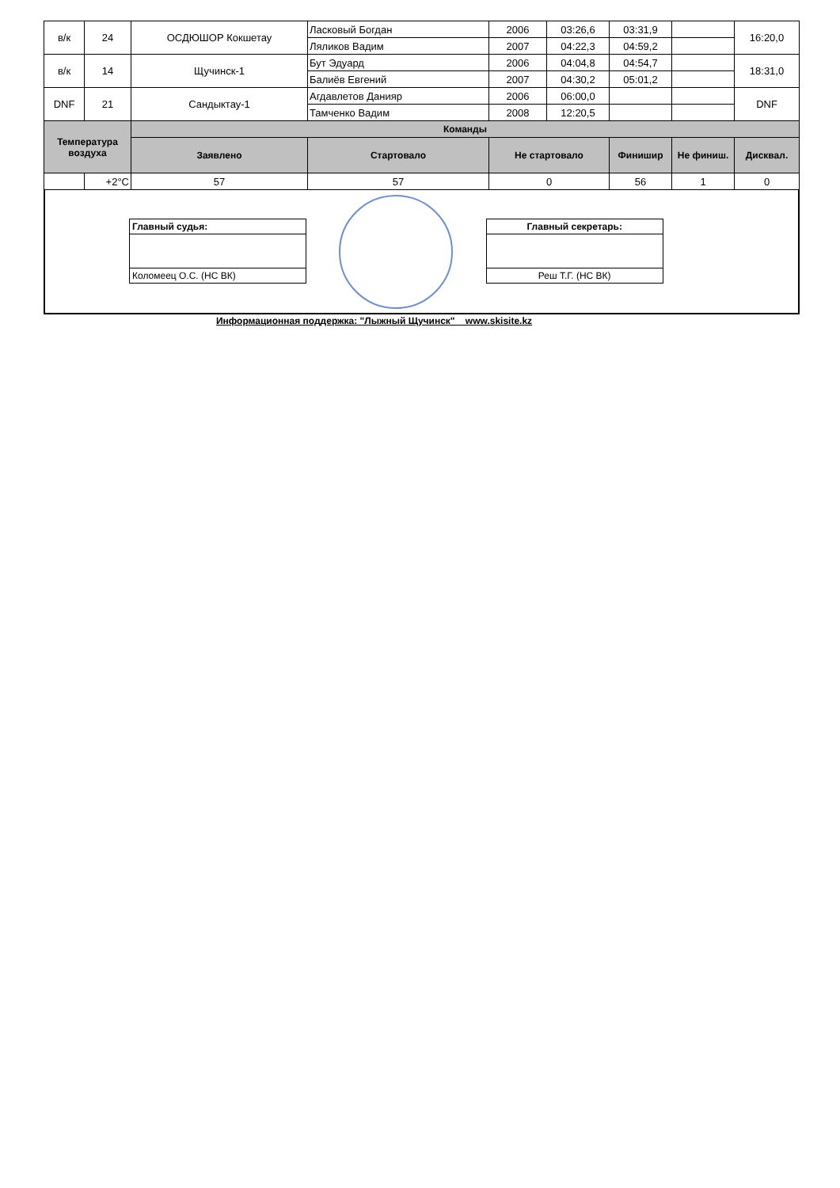| в/к | 24 | ОСДЮШОР Кокшетау | Ласковый Богдан | 2006 | 03:26,6 | 03:31,9 | | 16:20,0 |
| | | | Ляликов Вадим | 2007 | 04:22,3 | 04:59,2 | | |
| в/к | 14 | Щучинск-1 | Бут Эдуард | 2006 | 04:04,8 | 04:54,7 | | 18:31,0 |
| | | | Балиёв Евгений | 2007 | 04:30,2 | 05:01,2 | | |
| DNF | 21 | Сандыктау-1 | Агдавлетов Данияр | 2006 | 06:00,0 | | | DNF |
| | | | Тамченко Вадим | 2008 | 12:20,5 | | | |
| Температура воздуха | | Команды | | | | | | |
| | | Заявлено | Стартовало | Не стартовало | | Финишир | Не финиш. | Дисквал. |
| | +2°C | 57 | 57 | 0 | | 56 | 1 | 0 |
Главный судья:
Коломеец О.С. (НС ВК)
Главный секретарь:
Реш Т.Г. (НС ВК)
Информационная поддержка: "Лыжный Щучинск" www.skisite.kz